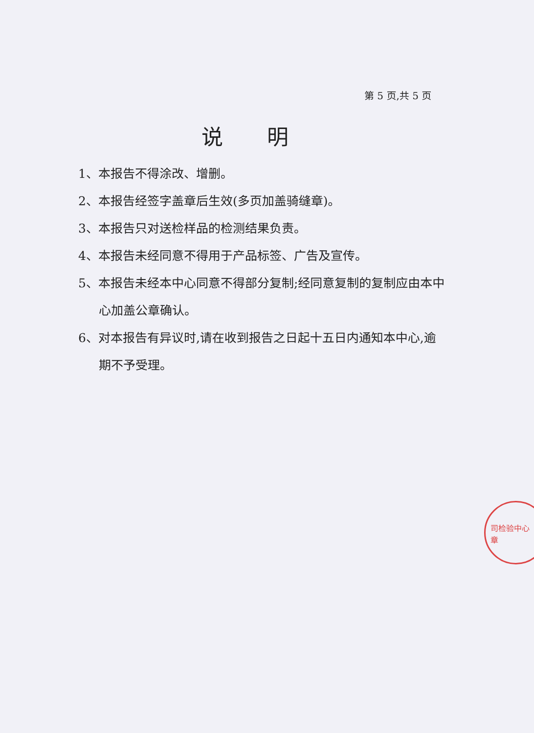第 5 页,共 5 页
说明
1、本报告不得涂改、增删。
2、本报告经签字盖章后生效(多页加盖骑缝章)。
3、本报告只对送检样品的检测结果负责。
4、本报告未经同意不得用于产品标签、广告及宣传。
5、本报告未经本中心同意不得部分复制;经同意复制的复制应由本中心加盖公章确认。
6、对本报告有异议时,请在收到报告之日起十五日内通知本中心,逾期不予受理。
司检验中心
章